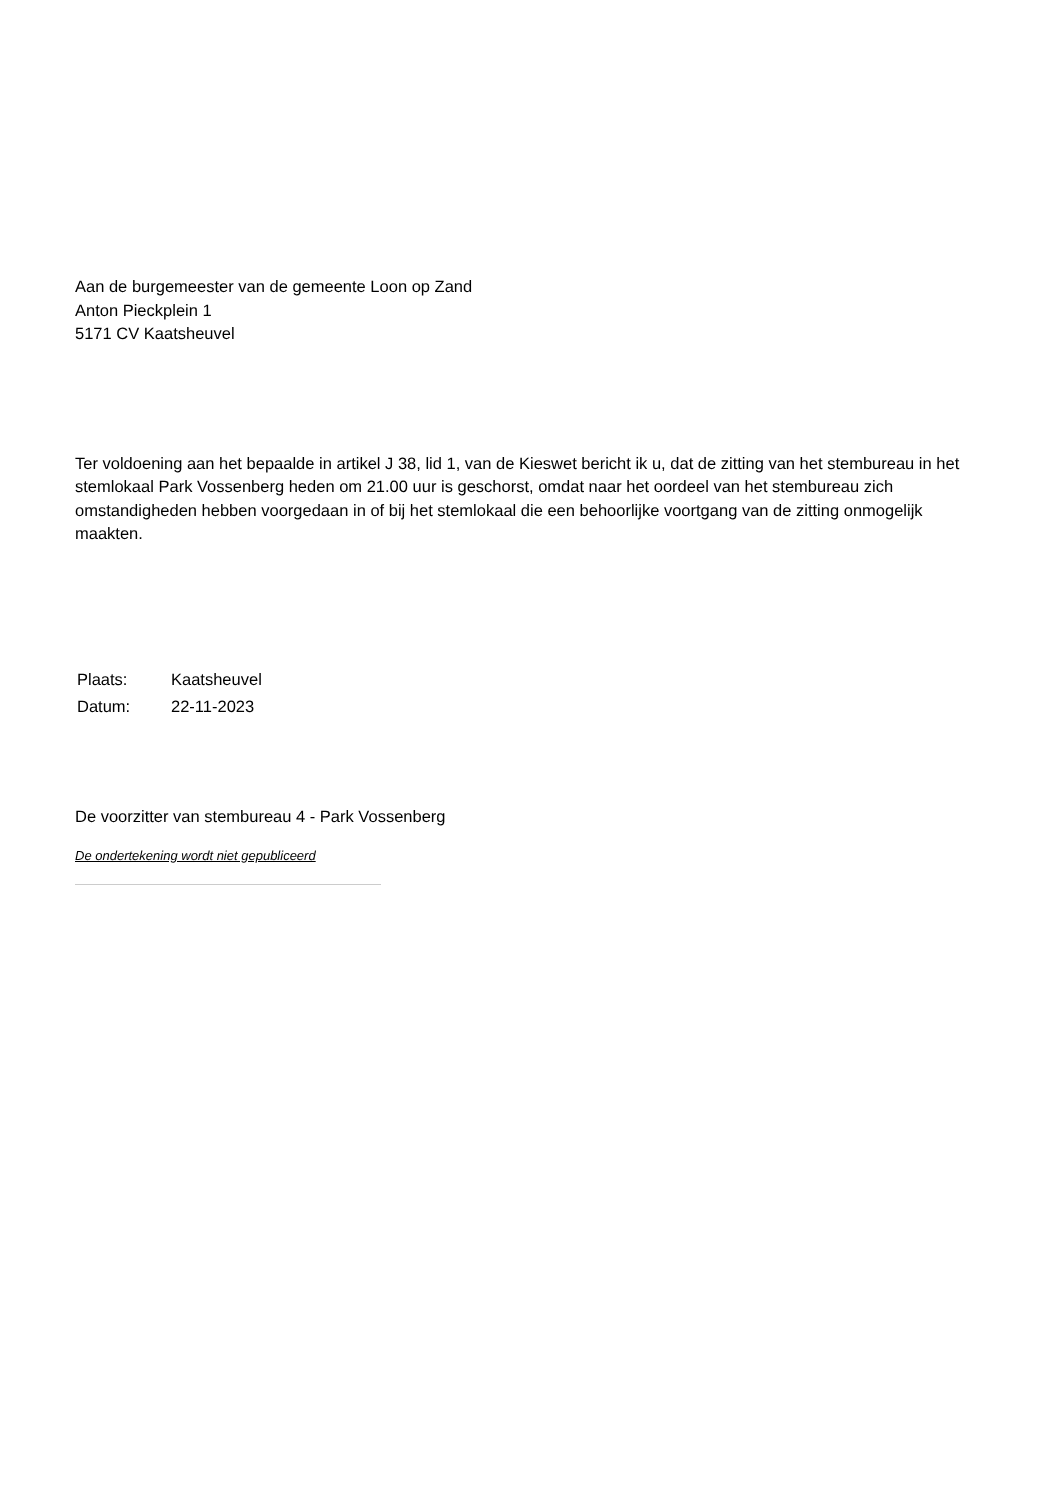Aan de burgemeester van de gemeente Loon op Zand
Anton Pieckplein 1
5171 CV Kaatsheuvel
Ter voldoening aan het bepaalde in artikel J 38, lid 1, van de Kieswet bericht ik u, dat de zitting van het stembureau in het stemlokaal Park Vossenberg heden om 21.00 uur is geschorst, omdat naar het oordeel van het stembureau zich omstandigheden hebben voorgedaan in of bij het stemlokaal die een behoorlijke voortgang van de zitting onmogelijk maakten.
| Plaats: | Kaatsheuvel |
| Datum: | 22-11-2023 |
De voorzitter van stembureau 4 - Park Vossenberg
De ondertekening wordt niet gepubliceerd